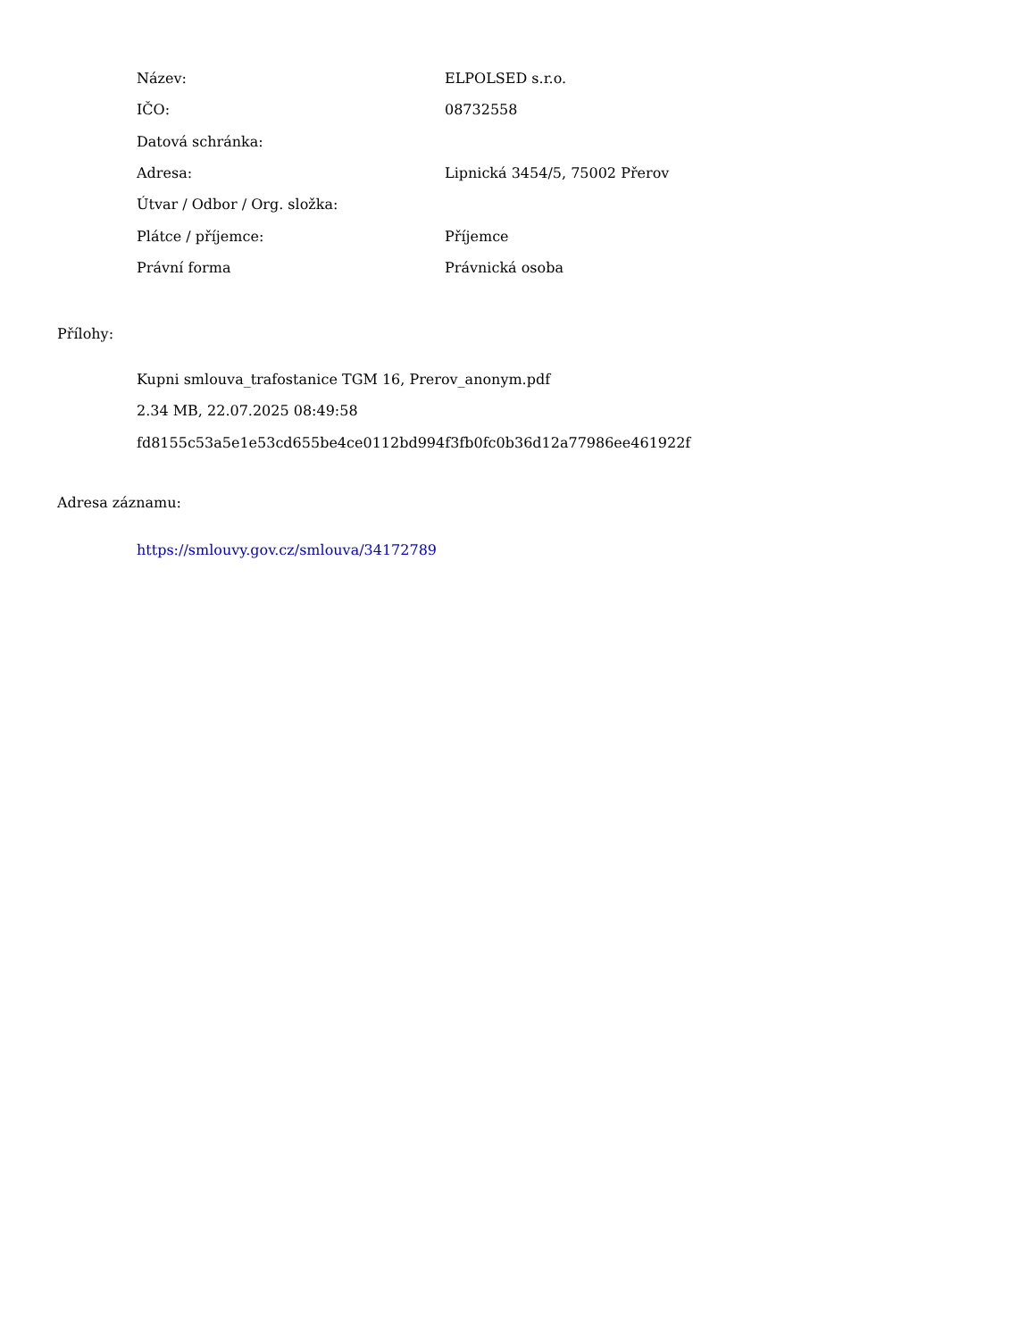| Název: | ELPOLSED s.r.o. |
| IČO: | 08732558 |
| Datová schránka: | |
| Adresa: | Lipnická 3454/5, 75002 Přerov |
| Útvar / Odbor / Org. složka: | |
| Plátce / příjemce: | Příjemce |
| Právní forma | Právnická osoba |
Přílohy:
Kupni smlouva_trafostanice TGM 16, Prerov_anonym.pdf
2.34 MB, 22.07.2025 08:49:58
fd8155c53a5e1e53cd655be4ce0112bd994f3fb0fc0b36d12a77986ee461922f
Adresa záznamu:
https://smlouvy.gov.cz/smlouva/34172789